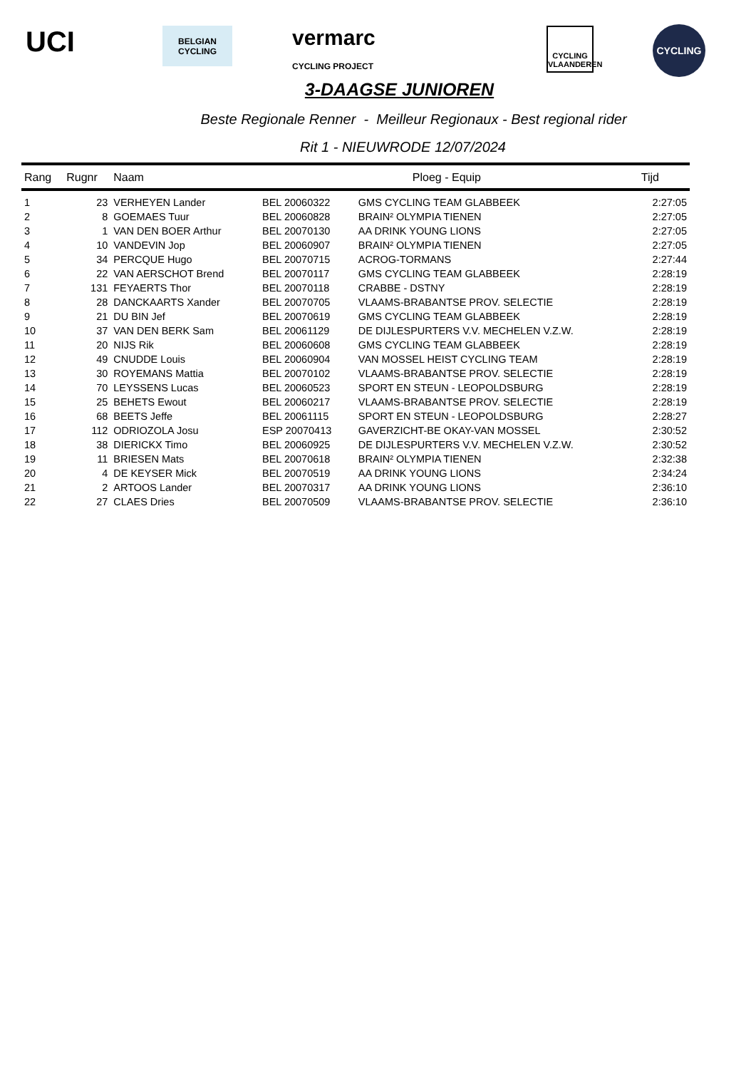UCI
BELGIAN CYCLING
vermarc
CYCLING PROJECT
CYCLING
VLAANDEREN
CYCLING
3-DAAGSE JUNIOREN
Beste Regionale Renner - Meilleur Regionaux - Best regional rider
Rit 1 - NIEUWRODE 12/07/2024
| Rang | Rugnr | Naam | | Ploeg - Equip | Tijd |
| --- | --- | --- | --- | --- | --- |
| 1 | 23 | VERHEYEN Lander | BEL 20060322 | GMS CYCLING TEAM GLABBEEK | 2:27:05 |
| 2 | 8 | GOEMAES Tuur | BEL 20060828 | BRAIN² OLYMPIA TIENEN | 2:27:05 |
| 3 | 1 | VAN DEN BOER Arthur | BEL 20070130 | AA DRINK YOUNG LIONS | 2:27:05 |
| 4 | 10 | VANDEVIN Jop | BEL 20060907 | BRAIN² OLYMPIA TIENEN | 2:27:05 |
| 5 | 34 | PERCQUE Hugo | BEL 20070715 | ACROG-TORMANS | 2:27:44 |
| 6 | 22 | VAN AERSCHOT Brend | BEL 20070117 | GMS CYCLING TEAM GLABBEEK | 2:28:19 |
| 7 | 131 | FEYAERTS Thor | BEL 20070118 | CRABBE - DSTNY | 2:28:19 |
| 8 | 28 | DANCKAARTS Xander | BEL 20070705 | VLAAMS-BRABANTSE PROV. SELECTIE | 2:28:19 |
| 9 | 21 | DU BIN Jef | BEL 20070619 | GMS CYCLING TEAM GLABBEEK | 2:28:19 |
| 10 | 37 | VAN DEN BERK Sam | BEL 20061129 | DE DIJLESPURTERS V.V. MECHELEN V.Z.W. | 2:28:19 |
| 11 | 20 | NIJS Rik | BEL 20060608 | GMS CYCLING TEAM GLABBEEK | 2:28:19 |
| 12 | 49 | CNUDDE Louis | BEL 20060904 | VAN MOSSEL HEIST CYCLING TEAM | 2:28:19 |
| 13 | 30 | ROYEMANS Mattia | BEL 20070102 | VLAAMS-BRABANTSE PROV. SELECTIE | 2:28:19 |
| 14 | 70 | LEYSSENS Lucas | BEL 20060523 | SPORT EN STEUN - LEOPOLDSBURG | 2:28:19 |
| 15 | 25 | BEHETS Ewout | BEL 20060217 | VLAAMS-BRABANTSE PROV. SELECTIE | 2:28:19 |
| 16 | 68 | BEETS Jeffe | BEL 20061115 | SPORT EN STEUN - LEOPOLDSBURG | 2:28:27 |
| 17 | 112 | ODRIOZOLA Josu | ESP 20070413 | GAVERZICHT-BE OKAY-VAN MOSSEL | 2:30:52 |
| 18 | 38 | DIERICKX Timo | BEL 20060925 | DE DIJLESPURTERS V.V. MECHELEN V.Z.W. | 2:30:52 |
| 19 | 11 | BRIESEN Mats | BEL 20070618 | BRAIN² OLYMPIA TIENEN | 2:32:38 |
| 20 | 4 | DE KEYSER Mick | BEL 20070519 | AA DRINK YOUNG LIONS | 2:34:24 |
| 21 | 2 | ARTOOS Lander | BEL 20070317 | AA DRINK YOUNG LIONS | 2:36:10 |
| 22 | 27 | CLAES Dries | BEL 20070509 | VLAAMS-BRABANTSE PROV. SELECTIE | 2:36:10 |